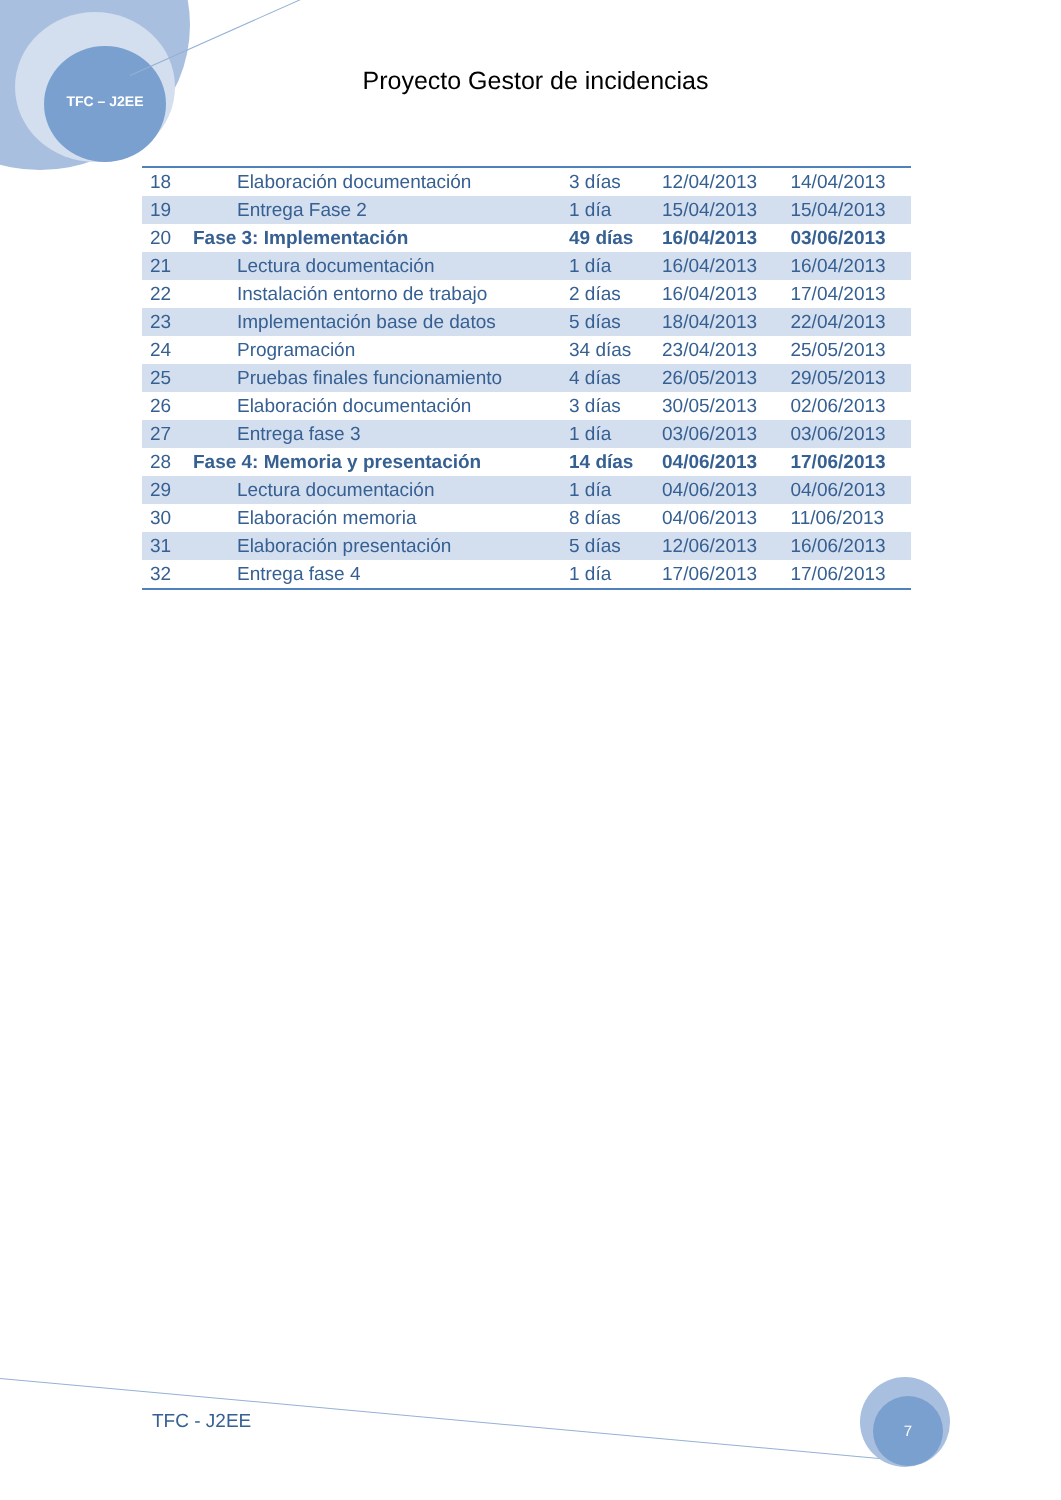TFC – J2EE
Proyecto Gestor de incidencias
| 18 | Elaboración documentación | 3 días | 12/04/2013 | 14/04/2013 |
| 19 | Entrega Fase 2 | 1 día | 15/04/2013 | 15/04/2013 |
| 20 | Fase 3: Implementación | 49 días | 16/04/2013 | 03/06/2013 |
| 21 | Lectura documentación | 1 día | 16/04/2013 | 16/04/2013 |
| 22 | Instalación entorno de trabajo | 2 días | 16/04/2013 | 17/04/2013 |
| 23 | Implementación base de datos | 5 días | 18/04/2013 | 22/04/2013 |
| 24 | Programación | 34 días | 23/04/2013 | 25/05/2013 |
| 25 | Pruebas finales funcionamiento | 4 días | 26/05/2013 | 29/05/2013 |
| 26 | Elaboración documentación | 3 días | 30/05/2013 | 02/06/2013 |
| 27 | Entrega fase 3 | 1 día | 03/06/2013 | 03/06/2013 |
| 28 | Fase 4: Memoria y presentación | 14 días | 04/06/2013 | 17/06/2013 |
| 29 | Lectura documentación | 1 día | 04/06/2013 | 04/06/2013 |
| 30 | Elaboración memoria | 8 días | 04/06/2013 | 11/06/2013 |
| 31 | Elaboración presentación | 5 días | 12/06/2013 | 16/06/2013 |
| 32 | Entrega fase 4 | 1 día | 17/06/2013 | 17/06/2013 |
TFC - J2EE
7